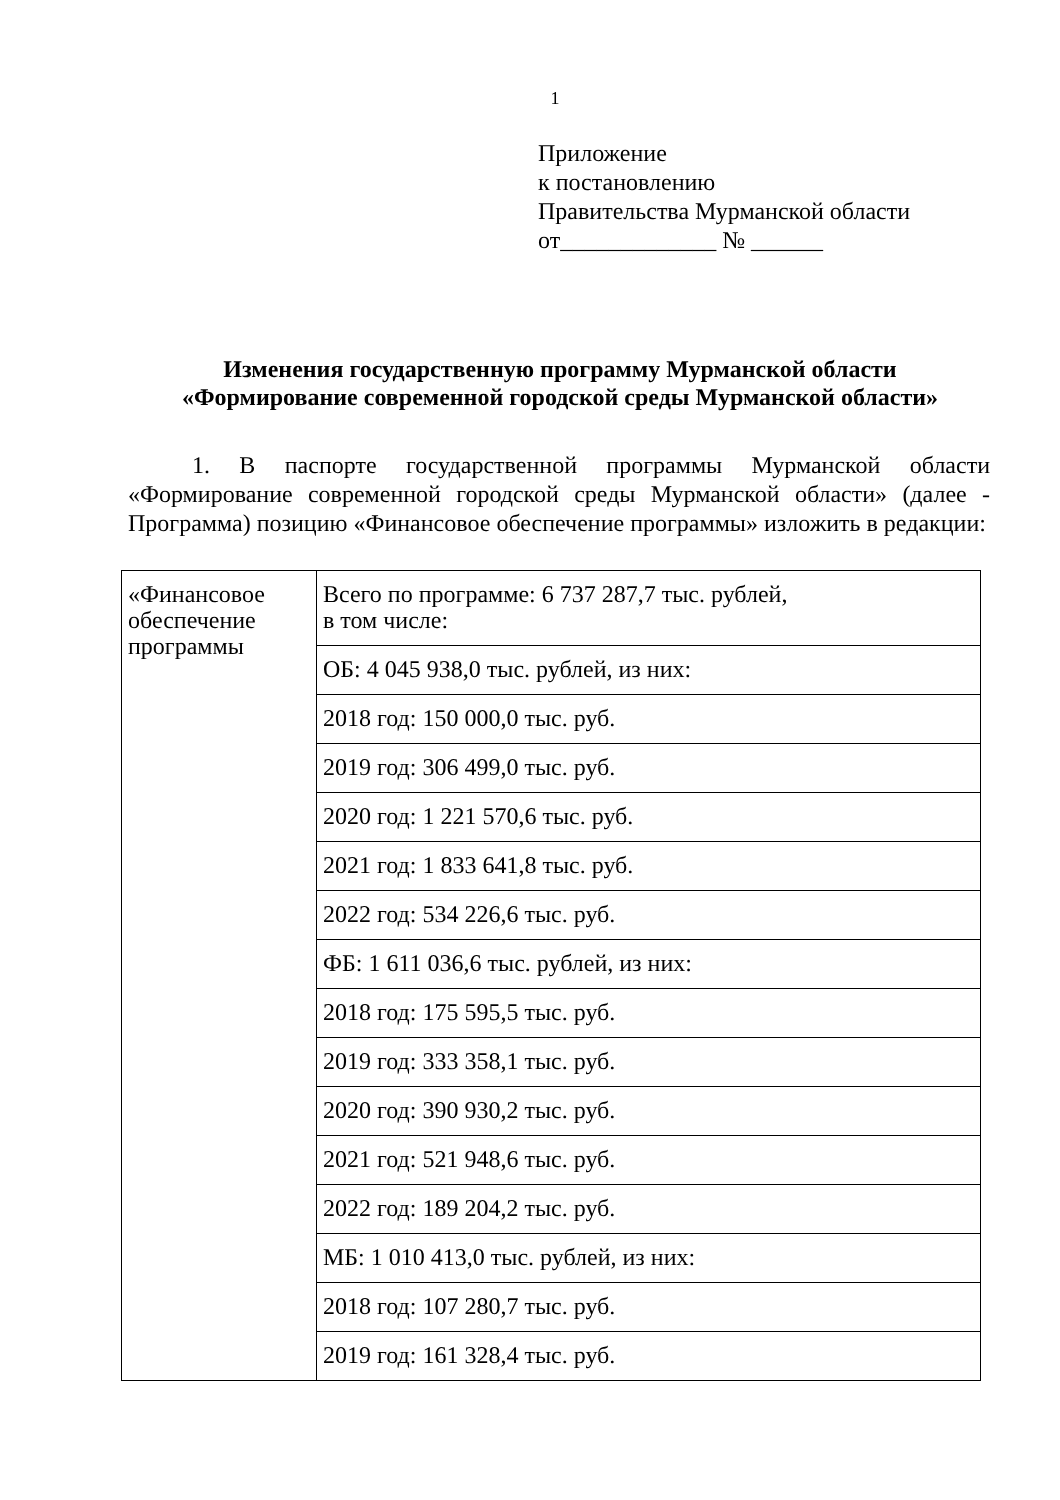1
Приложение
к постановлению
Правительства Мурманской области
от_____________ № ______
Изменения государственную программу Мурманской области
«Формирование современной городской среды Мурманской области»
1. В паспорте государственной программы Мурманской области «Формирование современной городской среды Мурманской области» (далее - Программа) позицию «Финансовое обеспечение программы» изложить в редакции:
| «Финансовое обеспечение программы | Всего по программе: 6 737 287,7 тыс. рублей, в том числе: |
| | ОБ: 4 045 938,0 тыс. рублей, из них: |
| | 2018 год: 150 000,0 тыс. руб. |
| | 2019 год: 306 499,0 тыс. руб. |
| | 2020 год: 1 221 570,6 тыс. руб. |
| | 2021 год: 1 833 641,8 тыс. руб. |
| | 2022 год: 534 226,6 тыс. руб. |
| | ФБ: 1 611 036,6 тыс. рублей, из них: |
| | 2018 год: 175 595,5 тыс. руб. |
| | 2019 год: 333 358,1 тыс. руб. |
| | 2020 год: 390 930,2 тыс. руб. |
| | 2021 год: 521 948,6 тыс. руб. |
| | 2022 год: 189 204,2 тыс. руб. |
| | МБ: 1 010 413,0 тыс. рублей, из них: |
| | 2018 год: 107 280,7 тыс. руб. |
| | 2019 год: 161 328,4 тыс. руб. |